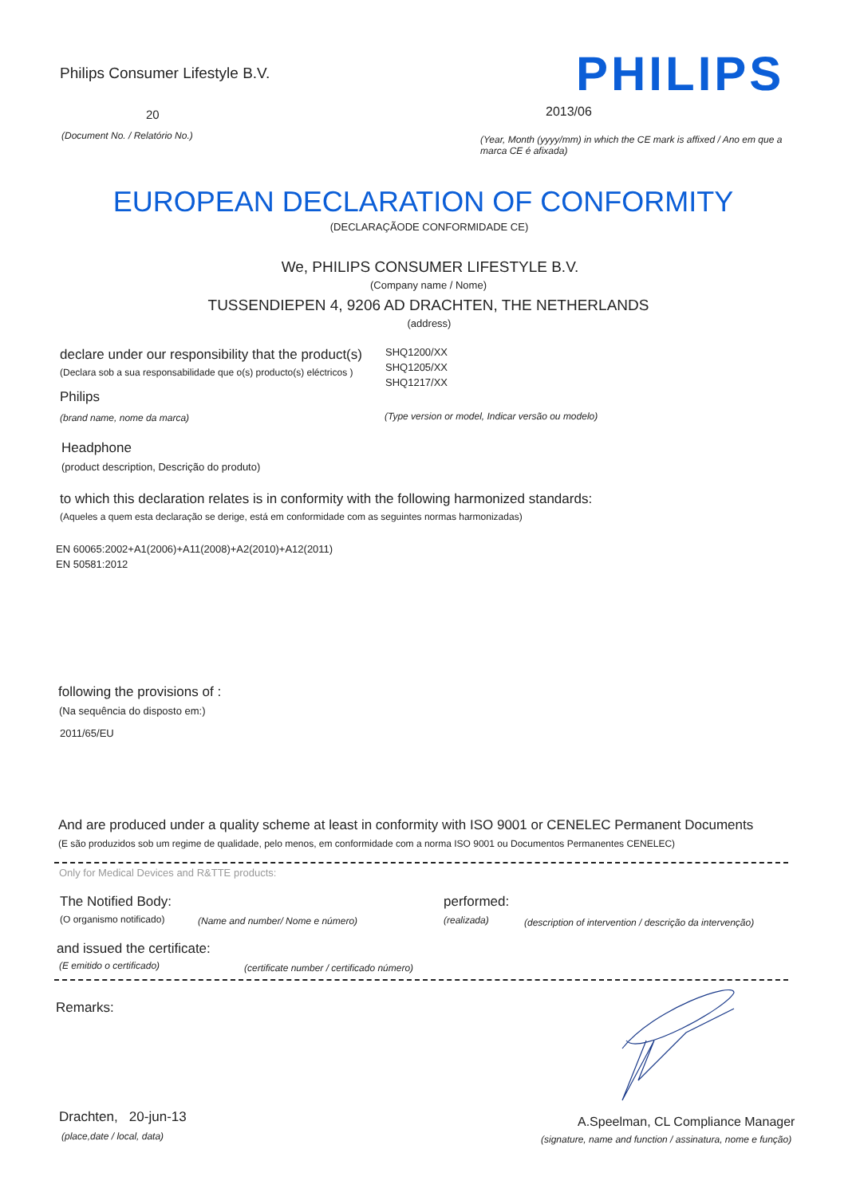Philips Consumer Lifestyle B.V.
PHILIPS
20 2013/06
(Document No. / Relatório No.)
(Year, Month (yyyy/mm) in which the CE mark is affixed / Ano em que a marca CE é afixada)
EUROPEAN DECLARATION OF CONFORMITY
(DECLARAÇÃODE CONFORMIDADE CE)
We, PHILIPS CONSUMER LIFESTYLE B.V.
(Company name / Nome)
TUSSENDIEPEN 4, 9206 AD DRACHTEN, THE NETHERLANDS
(address)
declare under our responsibility that the product(s)
(Declara sob a sua responsabilidade que o(s) producto(s) eléctricos )
SHQ1200/XX
SHQ1205/XX
SHQ1217/XX
Philips
(brand name, nome da marca)
(Type version or model, Indicar versão ou modelo)
Headphone
(product description, Descrição do produto)
to which this declaration relates is in conformity with the following harmonized standards:
(Aqueles a quem esta declaração se derige, está em conformidade com as seguintes normas harmonizadas)
EN 60065:2002+A1(2006)+A11(2008)+A2(2010)+A12(2011)
EN 50581:2012
following the provisions of :
(Na sequência do disposto em:)
2011/65/EU
And are produced under a quality scheme at least in conformity with ISO 9001 or CENELEC Permanent Documents
(E são produzidos sob um regime de qualidade, pelo menos, em conformidade com a norma ISO 9001 ou Documentos Permanentes CENELEC)
Only for Medical Devices and R&TTE products:
The Notified Body: performed:
(O organismo notificado)
(Name and number/ Nome e número)
(realizada)
(description of intervention / descrição da intervenção)
and issued the certificate:
(E emitido o certificado)
(certificate number / certificado número)
Remarks:
Drachten, 20-jun-13
(place,date / local, data)
A.Speelman, CL Compliance Manager
(signature, name and function / assinatura, nome e função)